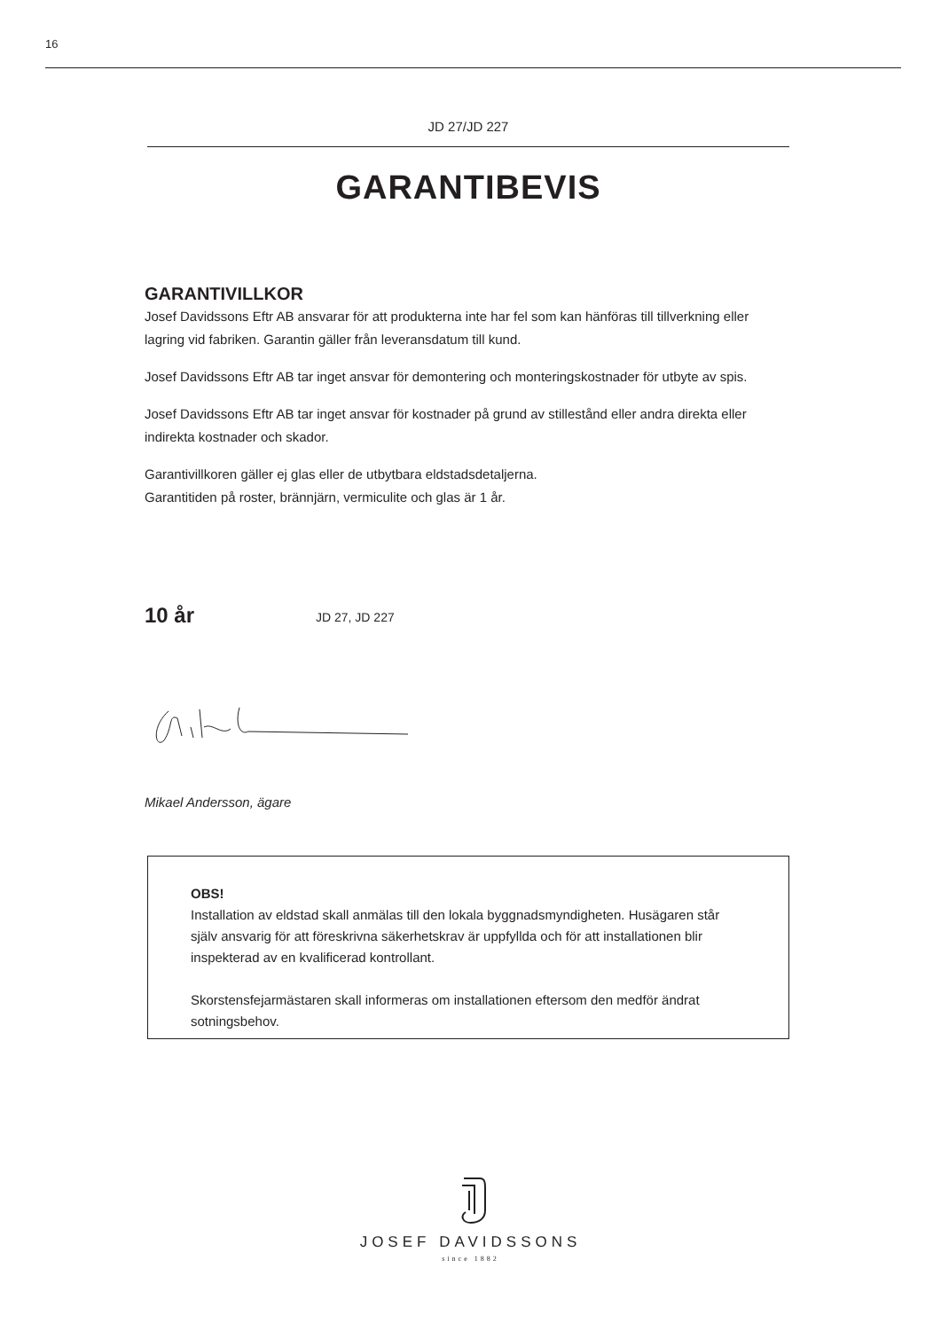16
JD 27/JD 227
GARANTIBEVIS
GARANTIVILLKOR
Josef Davidssons Eftr AB ansvarar för att produkterna inte har fel som kan hänföras till tillverkning eller lagring vid fabriken. Garantin gäller från leveransdatum till kund.
Josef Davidssons Eftr AB tar inget ansvar för demontering och monteringskostnader för utbyte av spis.
Josef Davidssons Eftr AB tar inget ansvar för kostnader på grund av stillestånd eller andra direkta eller indirekta kostnader och skador.
Garantivillkoren gäller ej glas eller de utbytbara eldstadsdetaljerna.
Garantitiden på roster, brännjärn, vermiculite och glas är 1 år.
10 år JD 27, JD 227
Mikael Andersson, ägare
OBS!
Installation av eldstad skall anmälas till den lokala byggnadsmyndigheten. Husägaren står själv ansvarig för att föreskrivna säkerhetskrav är uppfyllda och för att installationen blir inspekterad av en kvalificerad kontrollant.
Skorstensfejarmästaren skall informeras om installationen eftersom den medför ändrat sotningsbehov.
JOSEF DAVIDSSONS
since 1882